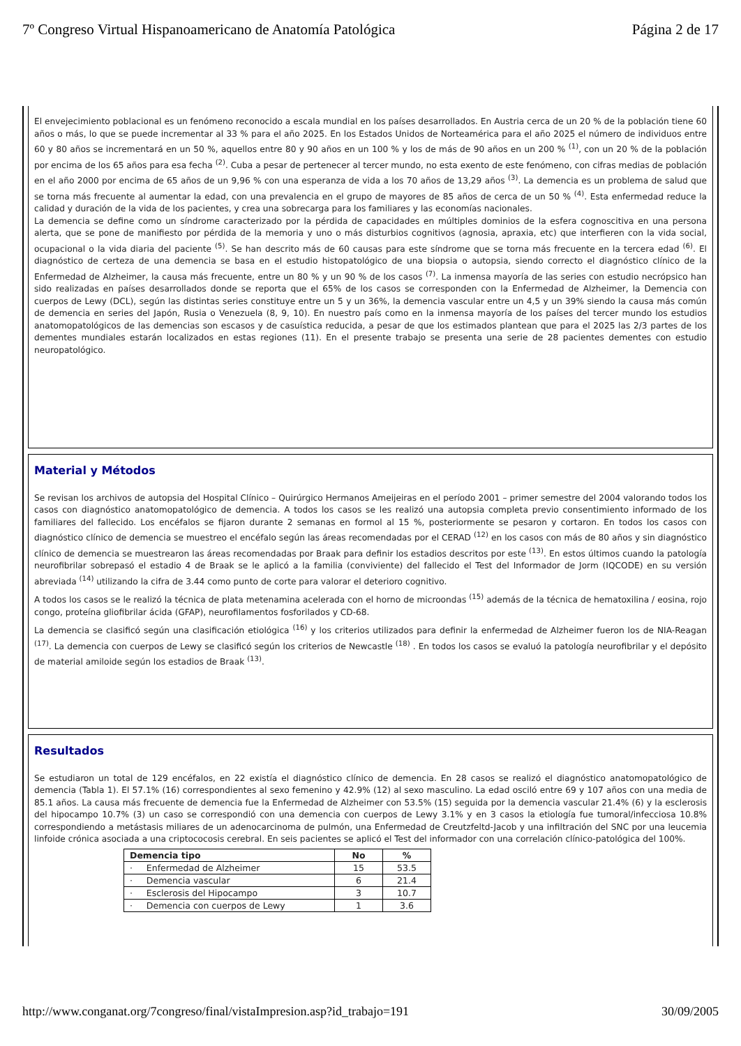7º Congreso Virtual Hispanoamericano de Anatomía Patológica Página 2 de 17
El envejecimiento poblacional es un fenómeno reconocido a escala mundial en los países desarrollados. En Austria cerca de un 20 % de la población tiene 60 años o más, lo que se puede incrementar al 33 % para el año 2025. En los Estados Unidos de Norteamérica para el año 2025 el número de individuos entre 60 y 80 años se incrementará en un 50 %, aquellos entre 80 y 90 años en un 100 % y los de más de 90 años en un 200 % <sup>(1)</sup>, con un 20 % de la población por encima de los 65 años para esa fecha <sup>(2)</sup>. Cuba a pesar de pertenecer al tercer mundo, no esta exento de este fenómeno, con cifras medias de población en el año 2000 por encima de 65 años de un 9,96 % con una esperanza de vida a los 70 años de 13,29 años <sup>(3)</sup>. La demencia es un problema de salud que se torna más frecuente al aumentar la edad, con una prevalencia en el grupo de mayores de 85 años de cerca de un 50 % <sup>(4)</sup>. Esta enfermedad reduce la calidad y duración de la vida de los pacientes, y crea una sobrecarga para los familiares y las economías nacionales.
La demencia se define como un síndrome caracterizado por la pérdida de capacidades en múltiples dominios de la esfera cognoscitiva en una persona alerta, que se pone de manifiesto por pérdida de la memoria y uno o más disturbios cognitivos (agnosia, apraxia, etc) que interfieren con la vida social, ocupacional o la vida diaria del paciente <sup>(5)</sup>. Se han descrito más de 60 causas para este síndrome que se torna más frecuente en la tercera edad <sup>(6)</sup>. El diagnóstico de certeza de una demencia se basa en el estudio histopatológico de una biopsia o autopsia, siendo correcto el diagnóstico clínico de la Enfermedad de Alzheimer, la causa más frecuente, entre un 80 % y un 90 % de los casos <sup>(7)</sup>. La inmensa mayoría de las series con estudio necrópsico han sido realizadas en países desarrollados donde se reporta que el 65% de los casos se corresponden con la Enfermedad de Alzheimer, la Demencia con cuerpos de Lewy (DCL), según las distintas series constituye entre un 5 y un 36%, la demencia vascular entre un 4,5 y un 39% siendo la causa más común de demencia en series del Japón, Rusia o Venezuela (8, 9, 10). En nuestro país como en la inmensa mayoría de los países del tercer mundo los estudios anatomopatológicos de las demencias son escasos y de casuística reducida, a pesar de que los estimados plantean que para el 2025 las 2/3 partes de los dementes mundiales estarán localizados en estas regiones (11). En el presente trabajo se presenta una serie de 28 pacientes dementes con estudio neuropatológico.
Material y Métodos
Se revisan los archivos de autopsia del Hospital Clínico – Quirúrgico Hermanos Ameijeiras en el período 2001 – primer semestre del 2004 valorando todos los casos con diagnóstico anatomopatológico de demencia. A todos los casos se les realizó una autopsia completa previo consentimiento informado de los familiares del fallecido. Los encéfalos se fijaron durante 2 semanas en formol al 15 %, posteriormente se pesaron y cortaron. En todos los casos con diagnóstico clínico de demencia se muestreo el encéfalo según las áreas recomendadas por el CERAD <sup>(12)</sup> en los casos con más de 80 años y sin diagnóstico clínico de demencia se muestrearon las áreas recomendadas por Braak para definir los estadios descritos por este <sup>(13)</sup>. En estos últimos cuando la patología neurofibrilar sobrepasó el estadio 4 de Braak se le aplicó a la familia (conviviente) del fallecido el Test del Informador de Jorm (IQCODE) en su versión abreviada <sup>(14)</sup> utilizando la cifra de 3.44 como punto de corte para valorar el deterioro cognitivo.
A todos los casos se le realizó la técnica de plata metenamina acelerada con el horno de microondas <sup>(15)</sup> además de la técnica de hematoxilina / eosina, rojo congo, proteína gliofibrilar ácida (GFAP), neurofilamentos fosforilados y CD-68.
La demencia se clasificó según una clasificación etiológica <sup>(16)</sup> y los criterios utilizados para definir la enfermedad de Alzheimer fueron los de NIA-Reagan <sup>(17)</sup>. La demencia con cuerpos de Lewy se clasificó según los criterios de Newcastle <sup>(18)</sup> . En todos los casos se evaluó la patología neurofibrilar y el depósito de material amiloide según los estadios de Braak <sup>(13)</sup>.
Resultados
Se estudiaron un total de 129 encéfalos, en 22 existía el diagnóstico clínico de demencia. En 28 casos se realizó el diagnóstico anatomopatológico de demencia (Tabla 1). El 57.1% (16) correspondientes al sexo femenino y 42.9% (12) al sexo masculino. La edad osciló entre 69 y 107 años con una media de 85.1 años. La causa más frecuente de demencia fue la Enfermedad de Alzheimer con 53.5% (15) seguida por la demencia vascular 21.4% (6) y la esclerosis del hipocampo 10.7% (3) un caso se correspondió con una demencia con cuerpos de Lewy 3.1% y en 3 casos la etiología fue tumoral/infecciosa 10.8% correspondiendo a metástasis miliares de un adenocarcinoma de pulmón, una Enfermedad de Creutzfeltd-Jacob y una infiltración del SNC por una leucemia linfoide crónica asociada a una criptococosis cerebral. En seis pacientes se aplicó el Test del informador con una correlación clínico-patológica del 100%.
| Demencia tipo | No | % |
| --- | --- | --- |
| · Enfermedad de Alzheimer | 15 | 53.5 |
| · Demencia vascular | 6 | 21.4 |
| · Esclerosis del Hipocampo | 3 | 10.7 |
| · Demencia con cuerpos de Lewy | 1 | 3.6 |
http://www.conganat.org/7congreso/final/vistaImpresion.asp?id_trabajo=191 30/09/2005